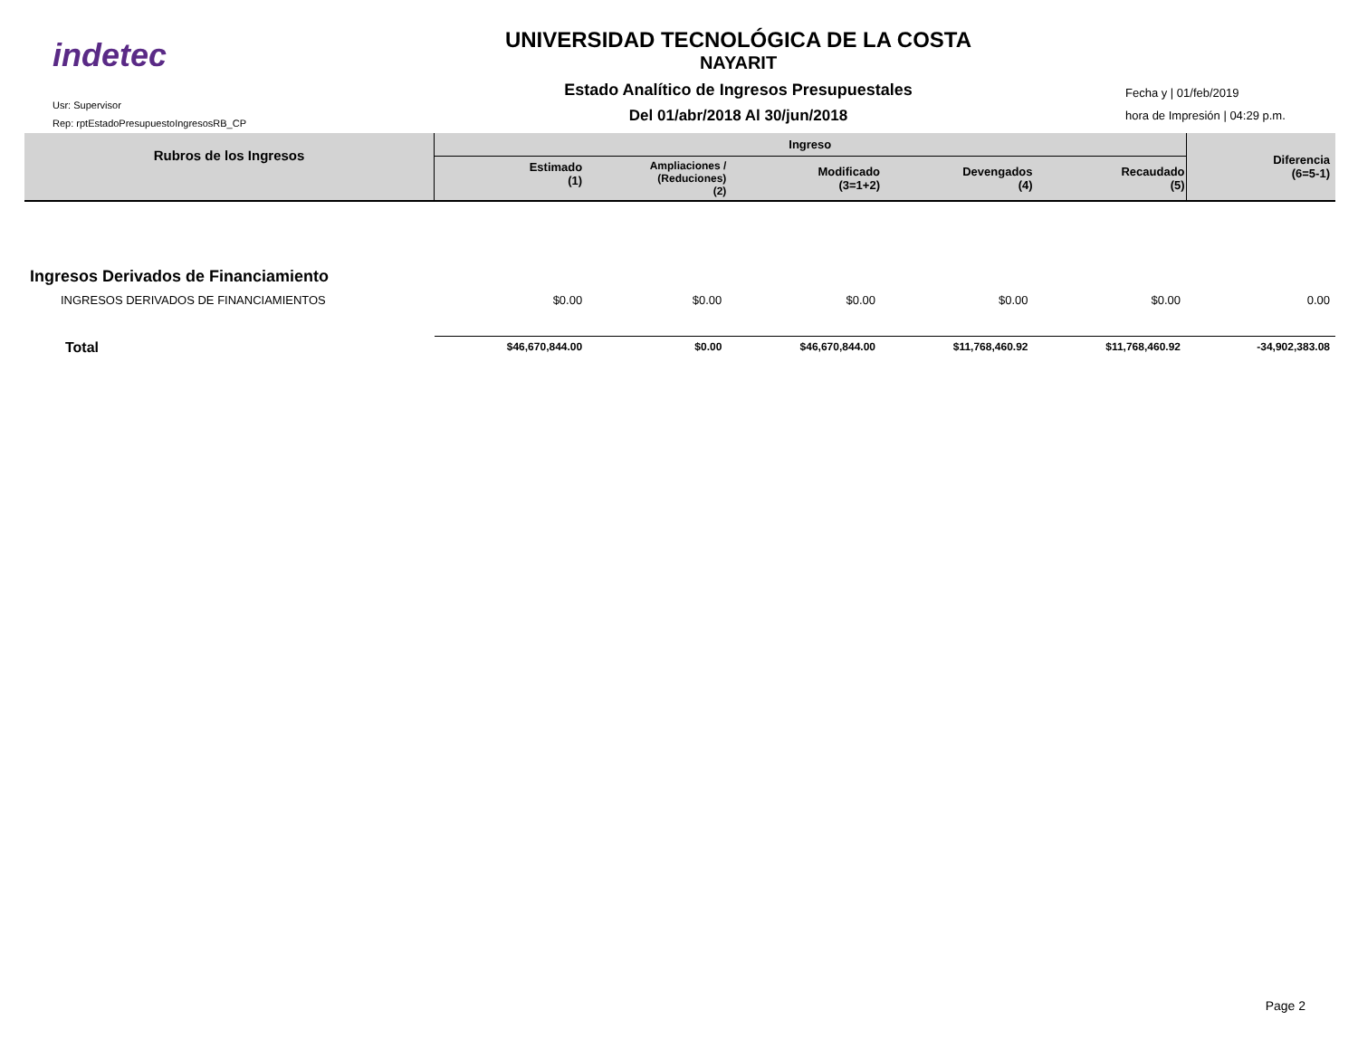indetec
Usr: Supervisor
Rep: rptEstadoPresupuestoIngresosRB_CP
UNIVERSIDAD TECNOLÓGICA DE LA COSTA
NAYARIT
Estado Analítico de Ingresos Presupuestales
Del 01/abr/2018 Al 30/jun/2018
Fecha y | 01/feb/2019
hora de Impresión | 04:29 p.m.
| Rubros de los Ingresos | Ingreso | | | | | Diferencia (6=5-1) |
| --- | --- | --- | --- | --- | --- | --- |
| | Estimado (1) | Ampliaciones / (Reduciones) (2) | Modificado (3=1+2) | Devengados (4) | Recaudado (5) | |
| Ingresos Derivados de Financiamiento | | | | | | |
| INGRESOS DERIVADOS DE FINANCIAMIENTOS | $0.00 | $0.00 | $0.00 | $0.00 | $0.00 | 0.00 |
| Total | $46,670,844.00 | $0.00 | $46,670,844.00 | $11,768,460.92 | $11,768,460.92 | -34,902,383.08 |
Page 2